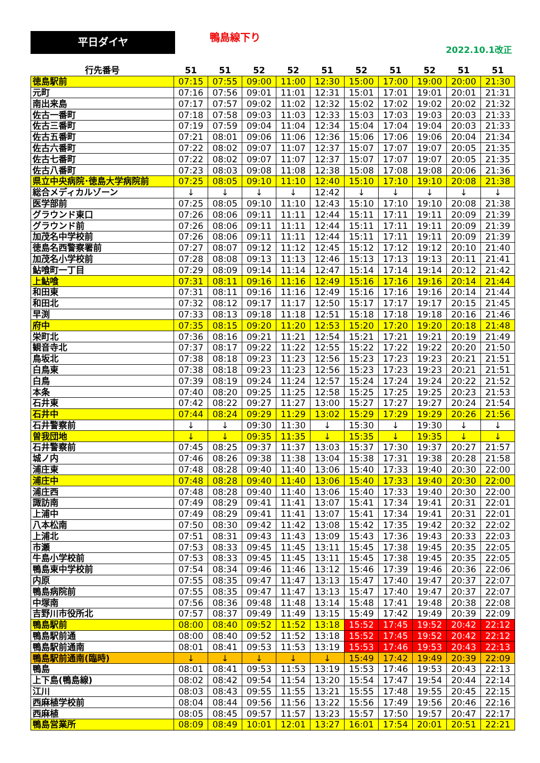平日ダイヤ 鴨島線下り
2022.10.1改正
| 行先番号 | 51 | 51 | 52 | 52 | 51 | 52 | 51 | 52 | 51 | 51 |
| --- | --- | --- | --- | --- | --- | --- | --- | --- | --- | --- |
| 徳島駅前 | 07:15 | 07:55 | 09:00 | 11:00 | 12:30 | 15:00 | 17:00 | 19:00 | 20:00 | 21:30 |
| 元町 | 07:16 | 07:56 | 09:01 | 11:01 | 12:31 | 15:01 | 17:01 | 19:01 | 20:01 | 21:31 |
| 南出来島 | 07:17 | 07:57 | 09:02 | 11:02 | 12:32 | 15:02 | 17:02 | 19:02 | 20:02 | 21:32 |
| 佐古一番町 | 07:18 | 07:58 | 09:03 | 11:03 | 12:33 | 15:03 | 17:03 | 19:03 | 20:03 | 21:33 |
| 佐古三番町 | 07:19 | 07:59 | 09:04 | 11:04 | 12:34 | 15:04 | 17:04 | 19:04 | 20:03 | 21:33 |
| 佐古五番町 | 07:21 | 08:01 | 09:06 | 11:06 | 12:36 | 15:06 | 17:06 | 19:06 | 20:04 | 21:34 |
| 佐古六番町 | 07:22 | 08:02 | 09:07 | 11:07 | 12:37 | 15:07 | 17:07 | 19:07 | 20:05 | 21:35 |
| 佐古七番町 | 07:22 | 08:02 | 09:07 | 11:07 | 12:37 | 15:07 | 17:07 | 19:07 | 20:05 | 21:35 |
| 佐古八番町 | 07:23 | 08:03 | 09:08 | 11:08 | 12:38 | 15:08 | 17:08 | 19:08 | 20:06 | 21:36 |
| 県立中央病院･徳島大学病院前 | 07:25 | 08:05 | 09:10 | 11:10 | 12:40 | 15:10 | 17:10 | 19:10 | 20:08 | 21:38 |
| 総合メディカルゾーン | ↓ | ↓ | ↓ | ↓ | 12:42 | ↓ | ↓ | ↓ | ↓ | ↓ |
| 医学部前 | 07:25 | 08:05 | 09:10 | 11:10 | 12:43 | 15:10 | 17:10 | 19:10 | 20:08 | 21:38 |
| グラウンド東口 | 07:26 | 08:06 | 09:11 | 11:11 | 12:44 | 15:11 | 17:11 | 19:11 | 20:09 | 21:39 |
| グラウンド前 | 07:26 | 08:06 | 09:11 | 11:11 | 12:44 | 15:11 | 17:11 | 19:11 | 20:09 | 21:39 |
| 加茂名中学校前 | 07:26 | 08:06 | 09:11 | 11:11 | 12:44 | 15:11 | 17:11 | 19:11 | 20:09 | 21:39 |
| 徳島名西警察署前 | 07:27 | 08:07 | 09:12 | 11:12 | 12:45 | 15:12 | 17:12 | 19:12 | 20:10 | 21:40 |
| 加茂名小学校前 | 07:28 | 08:08 | 09:13 | 11:13 | 12:46 | 15:13 | 17:13 | 19:13 | 20:11 | 21:41 |
| 鮎喰町一丁目 | 07:29 | 08:09 | 09:14 | 11:14 | 12:47 | 15:14 | 17:14 | 19:14 | 20:12 | 21:42 |
| 上鮎喰 | 07:31 | 08:11 | 09:16 | 11:16 | 12:49 | 15:16 | 17:16 | 19:16 | 20:14 | 21:44 |
| 和田東 | 07:31 | 08:11 | 09:16 | 11:16 | 12:49 | 15:16 | 17:16 | 19:16 | 20:14 | 21:44 |
| 和田北 | 07:32 | 08:12 | 09:17 | 11:17 | 12:50 | 15:17 | 17:17 | 19:17 | 20:15 | 21:45 |
| 早渕 | 07:33 | 08:13 | 09:18 | 11:18 | 12:51 | 15:18 | 17:18 | 19:18 | 20:16 | 21:46 |
| 府中 | 07:35 | 08:15 | 09:20 | 11:20 | 12:53 | 15:20 | 17:20 | 19:20 | 20:18 | 21:48 |
| 栄町北 | 07:36 | 08:16 | 09:21 | 11:21 | 12:54 | 15:21 | 17:21 | 19:21 | 20:19 | 21:49 |
| 観音寺北 | 07:37 | 08:17 | 09:22 | 11:22 | 12:55 | 15:22 | 17:22 | 19:22 | 20:20 | 21:50 |
| 鳥坂北 | 07:38 | 08:18 | 09:23 | 11:23 | 12:56 | 15:23 | 17:23 | 19:23 | 20:21 | 21:51 |
| 白鳥東 | 07:38 | 08:18 | 09:23 | 11:23 | 12:56 | 15:23 | 17:23 | 19:23 | 20:21 | 21:51 |
| 白鳥 | 07:39 | 08:19 | 09:24 | 11:24 | 12:57 | 15:24 | 17:24 | 19:24 | 20:22 | 21:52 |
| 本条 | 07:40 | 08:20 | 09:25 | 11:25 | 12:58 | 15:25 | 17:25 | 19:25 | 20:23 | 21:53 |
| 石井東 | 07:42 | 08:22 | 09:27 | 11:27 | 13:00 | 15:27 | 17:27 | 19:27 | 20:24 | 21:54 |
| 石井中 | 07:44 | 08:24 | 09:29 | 11:29 | 13:02 | 15:29 | 17:29 | 19:29 | 20:26 | 21:56 |
| 石井警察前 | ↓ | ↓ | 09:30 | 11:30 | ↓ | 15:30 | ↓ | 19:30 | ↓ | ↓ |
| 曽我団地 | ↓ | ↓ | 09:35 | 11:35 | ↓ | 15:35 | ↓ | 19:35 | ↓ | ↓ |
| 石井警察前 | 07:45 | 08:25 | 09:37 | 11:37 | 13:03 | 15:37 | 17:30 | 19:37 | 20:27 | 21:57 |
| 城ノ内 | 07:46 | 08:26 | 09:38 | 11:38 | 13:04 | 15:38 | 17:31 | 19:38 | 20:28 | 21:58 |
| 浦庄東 | 07:48 | 08:28 | 09:40 | 11:40 | 13:06 | 15:40 | 17:33 | 19:40 | 20:30 | 22:00 |
| 浦庄中 | 07:48 | 08:28 | 09:40 | 11:40 | 13:06 | 15:40 | 17:33 | 19:40 | 20:30 | 22:00 |
| 浦庄西 | 07:48 | 08:28 | 09:40 | 11:40 | 13:06 | 15:40 | 17:33 | 19:40 | 20:30 | 22:00 |
| 諏訪南 | 07:49 | 08:29 | 09:41 | 11:41 | 13:07 | 15:41 | 17:34 | 19:41 | 20:31 | 22:01 |
| 上浦中 | 07:49 | 08:29 | 09:41 | 11:41 | 13:07 | 15:41 | 17:34 | 19:41 | 20:31 | 22:01 |
| 八本松南 | 07:50 | 08:30 | 09:42 | 11:42 | 13:08 | 15:42 | 17:35 | 19:42 | 20:32 | 22:02 |
| 上浦北 | 07:51 | 08:31 | 09:43 | 11:43 | 13:09 | 15:43 | 17:36 | 19:43 | 20:33 | 22:03 |
| 市瀬 | 07:53 | 08:33 | 09:45 | 11:45 | 13:11 | 15:45 | 17:38 | 19:45 | 20:35 | 22:05 |
| 牛島小学校前 | 07:53 | 08:33 | 09:45 | 11:45 | 13:11 | 15:45 | 17:38 | 19:45 | 20:35 | 22:05 |
| 鴨島東中学校前 | 07:54 | 08:34 | 09:46 | 11:46 | 13:12 | 15:46 | 17:39 | 19:46 | 20:36 | 22:06 |
| 内原 | 07:55 | 08:35 | 09:47 | 11:47 | 13:13 | 15:47 | 17:40 | 19:47 | 20:37 | 22:07 |
| 鴨島病院前 | 07:55 | 08:35 | 09:47 | 11:47 | 13:13 | 15:47 | 17:40 | 19:47 | 20:37 | 22:07 |
| 中塚南 | 07:56 | 08:36 | 09:48 | 11:48 | 13:14 | 15:48 | 17:41 | 19:48 | 20:38 | 22:08 |
| 吉野川市役所北 | 07:57 | 08:37 | 09:49 | 11:49 | 13:15 | 15:49 | 17:42 | 19:49 | 20:39 | 22:09 |
| 鴨島駅前 | 08:00 | 08:40 | 09:52 | 11:52 | 13:18 | 15:52 | 17:45 | 19:52 | 20:42 | 22:12 |
| 鴨島駅前通 | 08:00 | 08:40 | 09:52 | 11:52 | 13:18 | 15:52 | 17:45 | 19:52 | 20:42 | 22:12 |
| 鴨島駅前通南 | 08:01 | 08:41 | 09:53 | 11:53 | 13:19 | 15:53 | 17:46 | 19:53 | 20:43 | 22:13 |
| 鴨島駅前通南(臨時) | ↓ | ↓ | ↓ | ↓ | ↓ | 15:49 | 17:42 | 19:49 | 20:39 | 22:09 |
| 鴨島 | 08:01 | 08:41 | 09:53 | 11:53 | 13:19 | 15:53 | 17:46 | 19:53 | 20:43 | 22:13 |
| 上下島(鴨島線) | 08:02 | 08:42 | 09:54 | 11:54 | 13:20 | 15:54 | 17:47 | 19:54 | 20:44 | 22:14 |
| 江川 | 08:03 | 08:43 | 09:55 | 11:55 | 13:21 | 15:55 | 17:48 | 19:55 | 20:45 | 22:15 |
| 西麻植学校前 | 08:04 | 08:44 | 09:56 | 11:56 | 13:22 | 15:56 | 17:49 | 19:56 | 20:46 | 22:16 |
| 西麻植 | 08:05 | 08:45 | 09:57 | 11:57 | 13:23 | 15:57 | 17:50 | 19:57 | 20:47 | 22:17 |
| 鴨島営業所 | 08:09 | 08:49 | 10:01 | 12:01 | 13:27 | 16:01 | 17:54 | 20:01 | 20:51 | 22:21 |